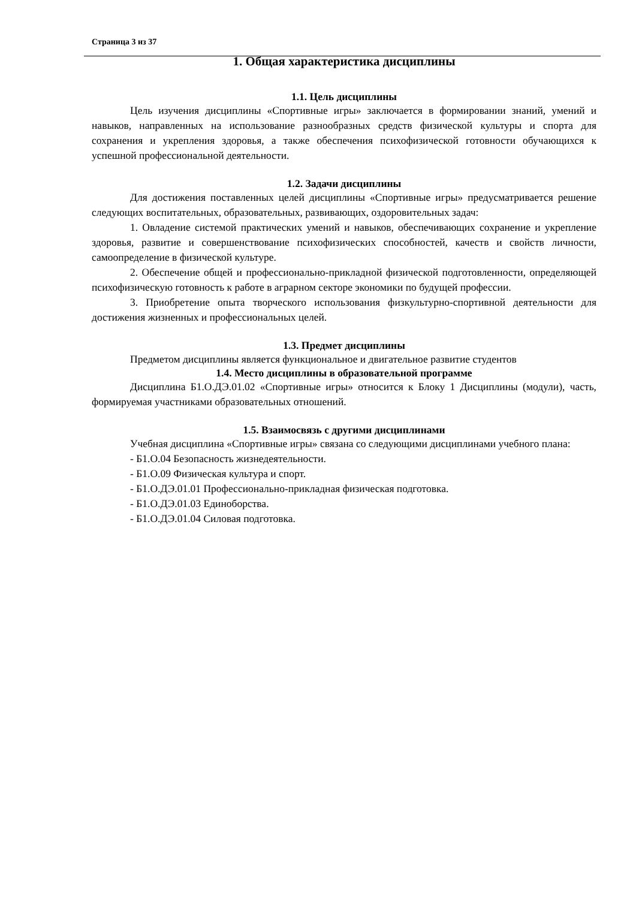Страница 3 из 37
1. Общая характеристика дисциплины
1.1. Цель дисциплины
Цель изучения дисциплины «Спортивные игры» заключается в формировании знаний, умений и навыков, направленных на использование разнообразных средств физической культуры и спорта для сохранения и укрепления здоровья, а также обеспечения психофизической готовности обучающихся к успешной профессиональной деятельности.
1.2. Задачи дисциплины
Для достижения поставленных целей дисциплины «Спортивные игры» предусматривается решение следующих воспитательных, образовательных, развивающих, оздоровительных задач:
1. Овладение системой практических умений и навыков, обеспечивающих сохранение и укрепление здоровья, развитие и совершенствование психофизических способностей, качеств и свойств личности, самоопределение в физической культуре.
2. Обеспечение общей и профессионально-прикладной физической подготовленности, определяющей психофизическую готовность к работе в аграрном секторе экономики по будущей профессии.
3. Приобретение опыта творческого использования физкультурно-спортивной деятельности для достижения жизненных и профессиональных целей.
1.3. Предмет дисциплины
Предметом дисциплины является функциональное и двигательное развитие студентов
1.4. Место дисциплины в образовательной программе
Дисциплина Б1.О.ДЭ.01.02 «Спортивные игры» относится к Блоку 1 Дисциплины (модули), часть, формируемая участниками образовательных отношений.
1.5. Взаимосвязь с другими дисциплинами
Учебная дисциплина «Спортивные игры» связана со следующими дисциплинами учебного плана:
- Б1.О.04 Безопасность жизнедеятельности.
- Б1.О.09 Физическая культура и спорт.
- Б1.О.ДЭ.01.01 Профессионально-прикладная физическая подготовка.
- Б1.О.ДЭ.01.03 Единоборства.
- Б1.О.ДЭ.01.04 Силовая подготовка.